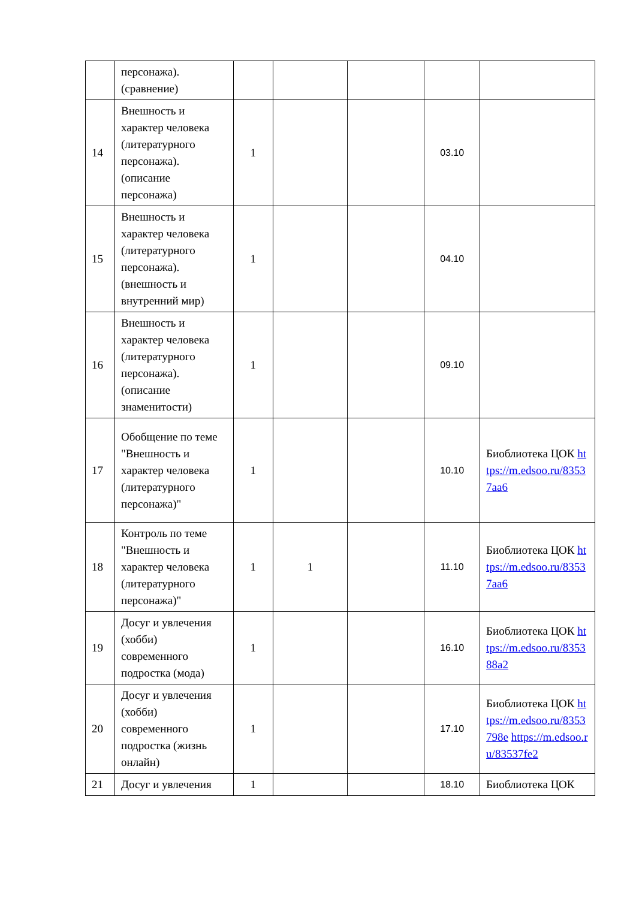| | персонажа). (сравнение) | | | | | |
| 14 | Внешность и характер человека (литературного персонажа). (описание персонажа) | 1 | | | 03.10 | |
| 15 | Внешность и характер человека (литературного персонажа). (внешность и внутренний мир) | 1 | | | 04.10 | |
| 16 | Внешность и характер человека (литературного персонажа). (описание знаменитости) | 1 | | | 09.10 | |
| 17 | Обобщение по теме "Внешность и характер человека (литературного персонажа)" | 1 | | | 10.10 | Биоблиотека ЦОК https://m.edsoo.ru/83537aa6 |
| 18 | Контроль по теме "Внешность и характер человека (литературного персонажа)" | 1 | 1 | | 11.10 | Биоблиотека ЦОК https://m.edsoo.ru/83537aa6 |
| 19 | Досуг и увлечения (хобби) современного подростка (мода) | 1 | | | 16.10 | Биоблиотека ЦОК https://m.edsoo.ru/835388a2 |
| 20 | Досуг и увлечения (хобби) современного подростка (жизнь онлайн) | 1 | | | 17.10 | Биоблиотека ЦОК https://m.edsoo.ru/8353798e https://m.edsoo.ru/83537fe2 |
| 21 | Досуг и увлечения | 1 | | | 18.10 | Биоблиотека ЦОК |